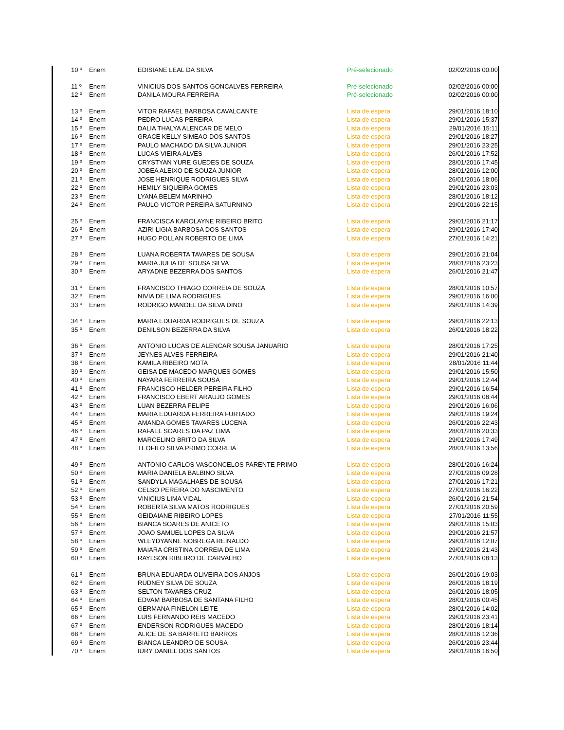| 10 º | Enem | EDISIANE LEAL DA SILVA | Pré-selecionado | 02/02/2016 00:00 |
| 11 º | Enem | VINICIUS DOS SANTOS GONCALVES FERREIRA | Pré-selecionado | 02/02/2016 00:00 |
| 12 º | Enem | DANILA MOURA FERREIRA | Pré-selecionado | 02/02/2016 00:00 |
| 13 º | Enem | VITOR RAFAEL BARBOSA CAVALCANTE | Lista de espera | 29/01/2016 18:10 |
| 14 º | Enem | PEDRO LUCAS PEREIRA | Lista de espera | 29/01/2016 15:37 |
| 15 º | Enem | DALIA THALYA ALENCAR DE MELO | Lista de espera | 29/01/2016 15:11 |
| 16 º | Enem | GRACE KELLY SIMEAO DOS SANTOS | Lista de espera | 29/01/2016 18:27 |
| 17 º | Enem | PAULO MACHADO DA SILVA JUNIOR | Lista de espera | 29/01/2016 23:25 |
| 18 º | Enem | LUCAS VIEIRA ALVES | Lista de espera | 26/01/2016 17:52 |
| 19 º | Enem | CRYSTYAN YURE GUEDES DE SOUZA | Lista de espera | 28/01/2016 17:45 |
| 20 º | Enem | JOBEA ALEIXO DE SOUZA JUNIOR | Lista de espera | 28/01/2016 12:00 |
| 21 º | Enem | JOSE HENRIQUE RODRIGUES SILVA | Lista de espera | 26/01/2016 18:06 |
| 22 º | Enem | HEMILY SIQUEIRA GOMES | Lista de espera | 29/01/2016 23:03 |
| 23 º | Enem | LYANA BELEM MARINHO | Lista de espera | 28/01/2016 18:12 |
| 24 º | Enem | PAULO VICTOR PEREIRA SATURNINO | Lista de espera | 29/01/2016 22:15 |
| 25 º | Enem | FRANCISCA KAROLAYNE RIBEIRO BRITO | Lista de espera | 29/01/2016 21:17 |
| 26 º | Enem | AZIRI LIGIA BARBOSA DOS SANTOS | Lista de espera | 29/01/2016 17:40 |
| 27 º | Enem | HUGO POLLAN ROBERTO DE LIMA | Lista de espera | 27/01/2016 14:21 |
| 28 º | Enem | LUANA ROBERTA TAVARES DE SOUSA | Lista de espera | 29/01/2016 21:04 |
| 29 º | Enem | MARIA JULIA DE SOUSA SILVA | Lista de espera | 28/01/2016 23:23 |
| 30 º | Enem | ARYADNE BEZERRA DOS SANTOS | Lista de espera | 26/01/2016 21:47 |
| 31 º | Enem | FRANCISCO THIAGO CORREIA DE SOUZA | Lista de espera | 28/01/2016 10:57 |
| 32 º | Enem | NIVIA DE LIMA RODRIGUES | Lista de espera | 29/01/2016 16:00 |
| 33 º | Enem | RODRIGO MANOEL DA SILVA DINO | Lista de espera | 29/01/2016 14:39 |
| 34 º | Enem | MARIA EDUARDA RODRIGUES DE SOUZA | Lista de espera | 29/01/2016 22:13 |
| 35 º | Enem | DENILSON BEZERRA DA SILVA | Lista de espera | 26/01/2016 18:22 |
| 36 º | Enem | ANTONIO LUCAS DE ALENCAR SOUSA JANUARIO | Lista de espera | 28/01/2016 17:25 |
| 37 º | Enem | JEYNES ALVES FERREIRA | Lista de espera | 29/01/2016 21:40 |
| 38 º | Enem | KAMILA RIBEIRO MOTA | Lista de espera | 28/01/2016 11:44 |
| 39 º | Enem | GEISA DE MACEDO MARQUES GOMES | Lista de espera | 29/01/2016 15:50 |
| 40 º | Enem | NAYARA FERREIRA SOUSA | Lista de espera | 29/01/2016 12:44 |
| 41 º | Enem | FRANCISCO HELDER PEREIRA FILHO | Lista de espera | 29/01/2016 16:54 |
| 42 º | Enem | FRANCISCO EBERT ARAUJO GOMES | Lista de espera | 29/01/2016 08:44 |
| 43 º | Enem | LUAN BEZERRA FELIPE | Lista de espera | 29/01/2016 16:06 |
| 44 º | Enem | MARIA EDUARDA FERREIRA FURTADO | Lista de espera | 29/01/2016 19:24 |
| 45 º | Enem | AMANDA GOMES TAVARES LUCENA | Lista de espera | 26/01/2016 22:43 |
| 46 º | Enem | RAFAEL SOARES DA PAZ LIMA | Lista de espera | 28/01/2016 20:33 |
| 47 º | Enem | MARCELINO BRITO DA SILVA | Lista de espera | 29/01/2016 17:49 |
| 48 º | Enem | TEOFILO SILVA PRIMO CORREIA | Lista de espera | 28/01/2016 13:56 |
| 49 º | Enem | ANTONIO CARLOS VASCONCELOS PARENTE PRIMO | Lista de espera | 28/01/2016 16:24 |
| 50 º | Enem | MARIA DANIELA BALBINO SILVA | Lista de espera | 27/01/2016 09:28 |
| 51 º | Enem | SANDYLA MAGALHAES DE SOUSA | Lista de espera | 27/01/2016 17:21 |
| 52 º | Enem | CELSO PEREIRA DO NASCIMENTO | Lista de espera | 27/01/2016 16:22 |
| 53 º | Enem | VINICIUS LIMA VIDAL | Lista de espera | 26/01/2016 21:54 |
| 54 º | Enem | ROBERTA SILVA MATOS RODRIGUES | Lista de espera | 27/01/2016 20:59 |
| 55 º | Enem | GEIDAIANE RIBEIRO LOPES | Lista de espera | 27/01/2016 11:55 |
| 56 º | Enem | BIANCA SOARES DE ANICETO | Lista de espera | 29/01/2016 15:03 |
| 57 º | Enem | JOAO SAMUEL LOPES DA SILVA | Lista de espera | 29/01/2016 21:57 |
| 58 º | Enem | WLEYDYANNE NOBREGA REINALDO | Lista de espera | 29/01/2016 12:07 |
| 59 º | Enem | MAIARA CRISTINA CORREIA DE LIMA | Lista de espera | 29/01/2016 21:43 |
| 60 º | Enem | RAYLSON RIBEIRO DE CARVALHO | Lista de espera | 27/01/2016 08:13 |
| 61 º | Enem | BRUNA EDUARDA OLIVEIRA DOS ANJOS | Lista de espera | 26/01/2016 19:03 |
| 62 º | Enem | RUDNEY SILVA DE SOUZA | Lista de espera | 26/01/2016 18:19 |
| 63 º | Enem | SELTON TAVARES CRUZ | Lista de espera | 26/01/2016 18:05 |
| 64 º | Enem | EDVAM BARBOSA DE SANTANA FILHO | Lista de espera | 28/01/2016 00:45 |
| 65 º | Enem | GERMANA FINELON LEITE | Lista de espera | 28/01/2016 14:02 |
| 66 º | Enem | LUIS FERNANDO REIS MACEDO | Lista de espera | 29/01/2016 23:41 |
| 67 º | Enem | ENDERSON RODRIGUES MACEDO | Lista de espera | 28/01/2016 18:14 |
| 68 º | Enem | ALICE DE SA BARRETO BARROS | Lista de espera | 28/01/2016 12:36 |
| 69 º | Enem | BIANCA LEANDRO DE SOUSA | Lista de espera | 26/01/2016 23:44 |
| 70 º | Enem | IURY DANIEL DOS SANTOS | Lista de espera | 29/01/2016 16:50 |